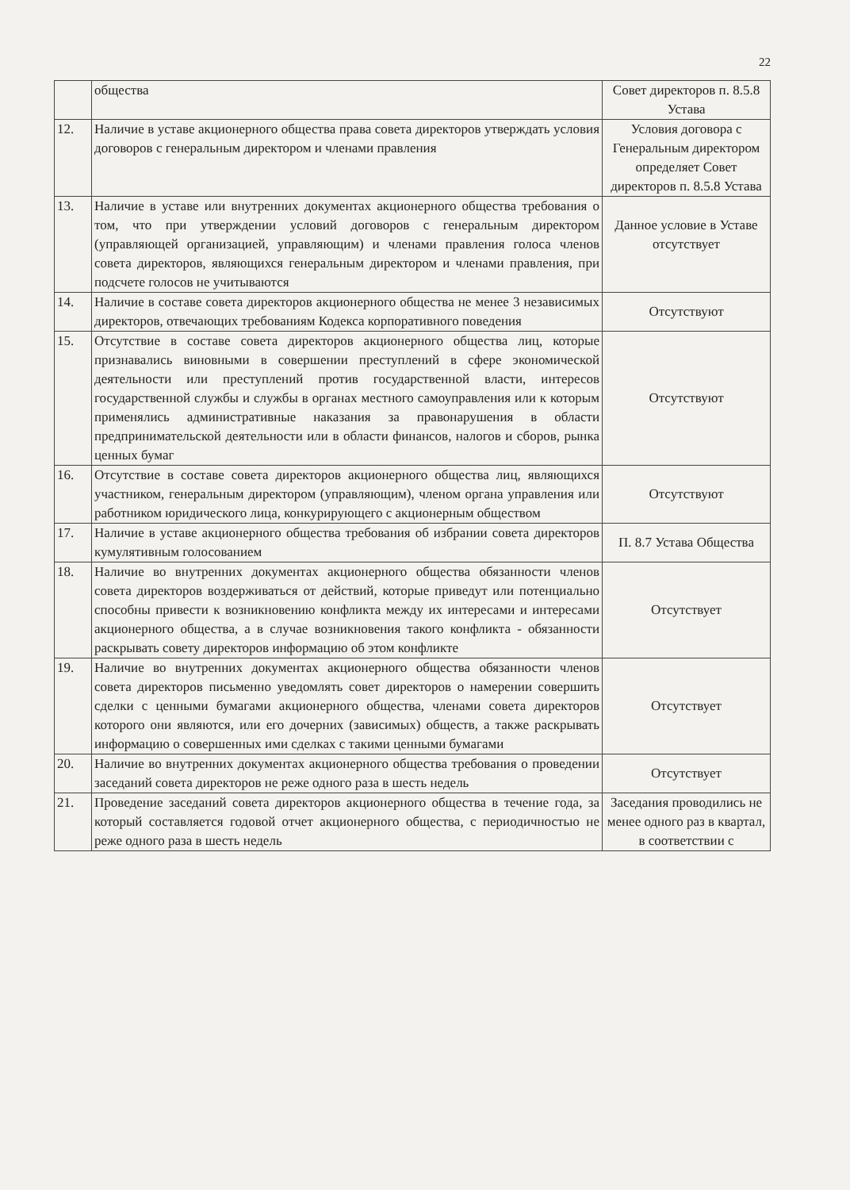22
| | общества | Совет директоров п. 8.5.8 Устава |
| 12. | Наличие в уставе акционерного общества права совета директоров утверждать условия договоров с генеральным директором и членами правления | Условия договора с Генеральным директором определяет Совет директоров п. 8.5.8 Устава |
| 13. | Наличие в уставе или внутренних документах акционерного общества требования о том, что при утверждении условий договоров с генеральным директором (управляющей организацией, управляющим) и членами правления голоса членов совета директоров, являющихся генеральным директором и членами правления, при подсчете голосов не учитываются | Данное условие в Уставе отсутствует |
| 14. | Наличие в составе совета директоров акционерного общества не менее 3 независимых директоров, отвечающих требованиям Кодекса корпоративного поведения | Отсутствуют |
| 15. | Отсутствие в составе совета директоров акционерного общества лиц, которые признавались виновными в совершении преступлений в сфере экономической деятельности или преступлений против государственной власти, интересов государственной службы и службы в органах местного самоуправления или к которым применялись административные наказания за правонарушения в области предпринимательской деятельности или в области финансов, налогов и сборов, рынка ценных бумаг | Отсутствуют |
| 16. | Отсутствие в составе совета директоров акционерного общества лиц, являющихся участником, генеральным директором (управляющим), членом органа управления или работником юридического лица, конкурирующего с акционерным обществом | Отсутствуют |
| 17. | Наличие в уставе акционерного общества требования об избрании совета директоров кумулятивным голосованием | П. 8.7 Устава Общества |
| 18. | Наличие во внутренних документах акционерного общества обязанности членов совета директоров воздерживаться от действий, которые приведут или потенциально способны привести к возникновению конфликта между их интересами и интересами акционерного общества, а в случае возникновения такого конфликта - обязанности раскрывать совету директоров информацию об этом конфликте | Отсутствует |
| 19. | Наличие во внутренних документах акционерного общества обязанности членов совета директоров письменно уведомлять совет директоров о намерении совершить сделки с ценными бумагами акционерного общества, членами совета директоров которого они являются, или его дочерних (зависимых) обществ, а также раскрывать информацию о совершенных ими сделках с такими ценными бумагами | Отсутствует |
| 20. | Наличие во внутренних документах акционерного общества требования о проведении заседаний совета директоров не реже одного раза в шесть недель | Отсутствует |
| 21. | Проведение заседаний совета директоров акционерного общества в течение года, за который составляется годовой отчет акционерного общества, с периодичностью не реже одного раза в шесть недель | Заседания проводились не менее одного раз в квартал, в соответствии с |